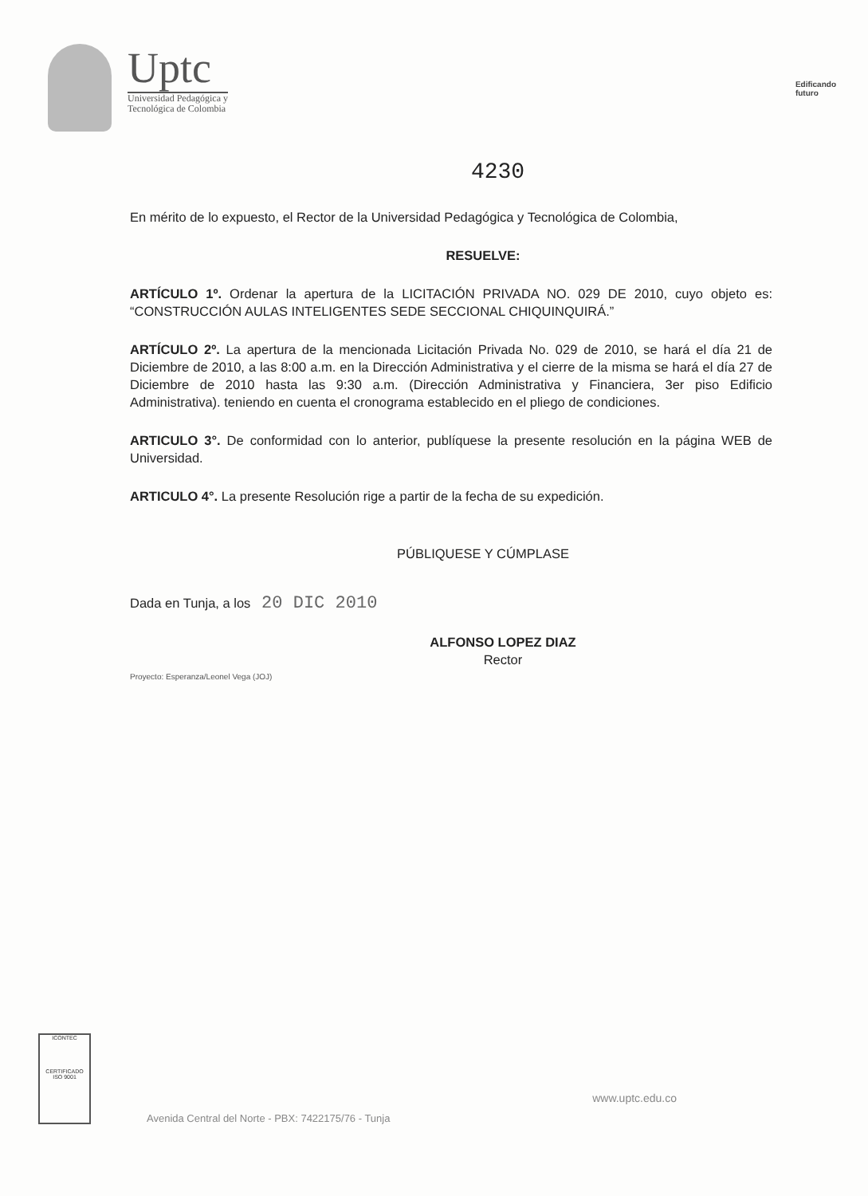Uptc
Universidad Pedagógica y
Tecnológica de Colombia
Edificando
futuro
4230
En mérito de lo expuesto, el Rector de la Universidad Pedagógica y Tecnológica de Colombia,
RESUELVE:
ARTÍCULO 1º. Ordenar la apertura de la LICITACIÓN PRIVADA NO. 029 DE 2010, cuyo objeto es: “CONSTRUCCIÓN AULAS INTELIGENTES SEDE SECCIONAL CHIQUINQUIRÁ.”
ARTÍCULO 2º. La apertura de la mencionada Licitación Privada No. 029 de 2010, se hará el día 21 de Diciembre de 2010, a las 8:00 a.m. en la Dirección Administrativa y el cierre de la misma se hará el día 27 de Diciembre de 2010 hasta las 9:30 a.m. (Dirección Administrativa y Financiera, 3er piso Edificio Administrativa). teniendo en cuenta el cronograma establecido en el pliego de condiciones.
ARTICULO 3°. De conformidad con lo anterior, publíquese la presente resolución en la página WEB de Universidad.
ARTICULO 4°. La presente Resolución rige a partir de la fecha de su expedición.
PÚBLIQUESE Y CÚMPLASE
Dada en Tunja, a los 20 DIC 2010
ALFONSO LOPEZ DIAZ
Rector
Proyecto: Esperanza/Leonel Vega (JOJ)
ICONTEC
CERTIFICADO
ISO 9001
Avenida Central del Norte - PBX: 7422175/76 - Tunja
www.uptc.edu.co